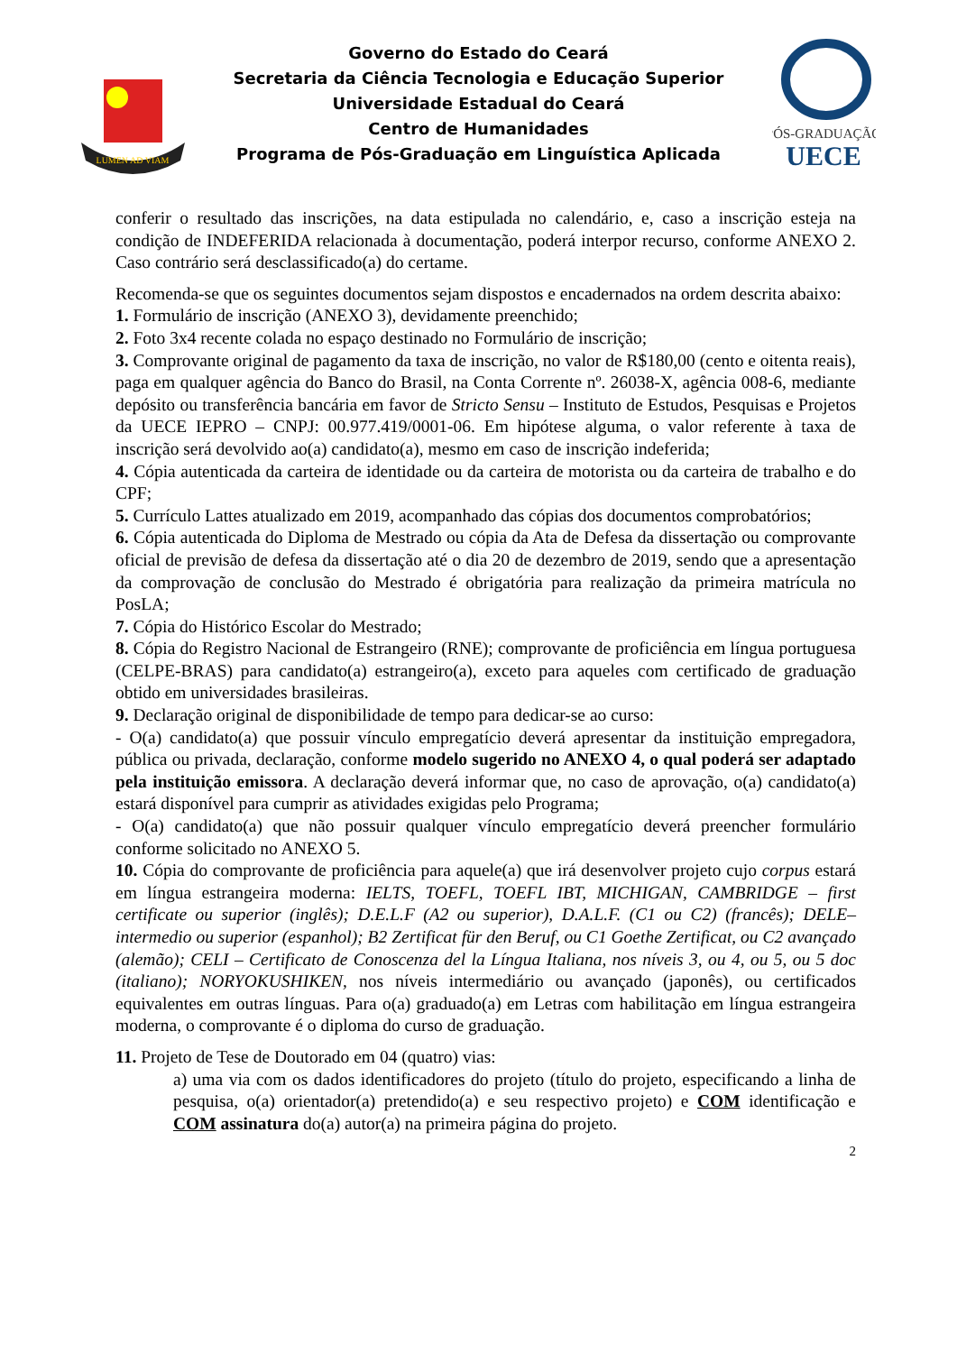LUMEN AD VIAM
Governo do Estado do Ceará
Secretaria da Ciência Tecnologia e Educação Superior
Universidade Estadual do Ceará
Centro de Humanidades
Programa de Pós-Graduação em Linguística Aplicada
PÓS-GRADUAÇÃO
UECE
conferir o resultado das inscrições, na data estipulada no calendário, e, caso a inscrição esteja na condição de INDEFERIDA relacionada à documentação, poderá interpor recurso, conforme ANEXO 2. Caso contrário será desclassificado(a) do certame.
Recomenda-se que os seguintes documentos sejam dispostos e encadernados na ordem descrita abaixo:
1. Formulário de inscrição (ANEXO 3), devidamente preenchido;
2. Foto 3x4 recente colada no espaço destinado no Formulário de inscrição;
3. Comprovante original de pagamento da taxa de inscrição, no valor de R$180,00 (cento e oitenta reais), paga em qualquer agência do Banco do Brasil, na Conta Corrente nº. 26038-X, agência 008-6, mediante depósito ou transferência bancária em favor de Stricto Sensu – Instituto de Estudos, Pesquisas e Projetos da UECE IEPRO – CNPJ: 00.977.419/0001-06. Em hipótese alguma, o valor referente à taxa de inscrição será devolvido ao(a) candidato(a), mesmo em caso de inscrição indeferida;
4. Cópia autenticada da carteira de identidade ou da carteira de motorista ou da carteira de trabalho e do CPF;
5. Currículo Lattes atualizado em 2019, acompanhado das cópias dos documentos comprobatórios;
6. Cópia autenticada do Diploma de Mestrado ou cópia da Ata de Defesa da dissertação ou comprovante oficial de previsão de defesa da dissertação até o dia 20 de dezembro de 2019, sendo que a apresentação da comprovação de conclusão do Mestrado é obrigatória para realização da primeira matrícula no PosLA;
7. Cópia do Histórico Escolar do Mestrado;
8. Cópia do Registro Nacional de Estrangeiro (RNE); comprovante de proficiência em língua portuguesa (CELPE-BRAS) para candidato(a) estrangeiro(a), exceto para aqueles com certificado de graduação obtido em universidades brasileiras.
9. Declaração original de disponibilidade de tempo para dedicar-se ao curso:
- O(a) candidato(a) que possuir vínculo empregatício deverá apresentar da instituição empregadora, pública ou privada, declaração, conforme modelo sugerido no ANEXO 4, o qual poderá ser adaptado pela instituição emissora. A declaração deverá informar que, no caso de aprovação, o(a) candidato(a) estará disponível para cumprir as atividades exigidas pelo Programa;
- O(a) candidato(a) que não possuir qualquer vínculo empregatício deverá preencher formulário conforme solicitado no ANEXO 5.
10. Cópia do comprovante de proficiência para aquele(a) que irá desenvolver projeto cujo corpus estará em língua estrangeira moderna: IELTS, TOEFL, TOEFL IBT, MICHIGAN, CAMBRIDGE – first certificate ou superior (inglês); D.E.L.F (A2 ou superior), D.A.L.F. (C1 ou C2) (francês); DELE–intermedio ou superior (espanhol); B2 Zertificat für den Beruf, ou C1 Goethe Zertificat, ou C2 avançado (alemão); CELI – Certificato de Conoscenza del la Língua Italiana, nos níveis 3, ou 4, ou 5, ou 5 doc (italiano); NORYOKUSHIKEN, nos níveis intermediário ou avançado (japonês), ou certificados equivalentes em outras línguas. Para o(a) graduado(a) em Letras com habilitação em língua estrangeira moderna, o comprovante é o diploma do curso de graduação.
11. Projeto de Tese de Doutorado em 04 (quatro) vias:
a) uma via com os dados identificadores do projeto (título do projeto, especificando a linha de pesquisa, o(a) orientador(a) pretendido(a) e seu respectivo projeto) e COM identificação e COM assinatura do(a) autor(a) na primeira página do projeto.
2